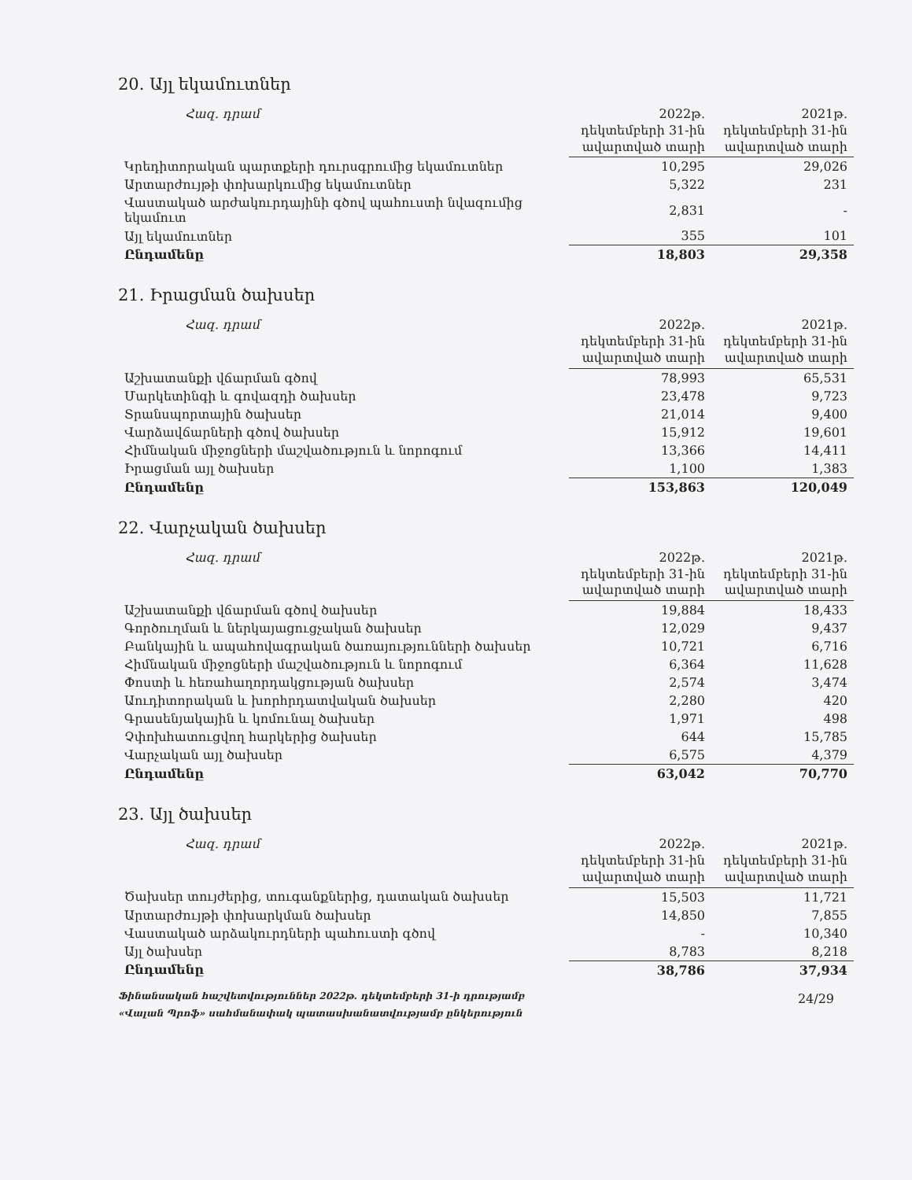20. Այլ եկամուտներ
| Հազ. դրամ | 2022թ. դեկտեմբերի 31-ին ավարտված տարի | 2021թ. դեկտեմբերի 31-ին ավարտված տարի |
| --- | --- | --- |
| Կրեդիտորական պարտքերի դուրսգրումից եկամուտներ | 10,295 | 29,026 |
| Արտարժույթի փոխարկումից եկամուտներ | 5,322 | 231 |
| Վաստակած արժակուրդայինի գծով պահուստի նվազումից եկամուտ | 2,831 | - |
| Այլ եկամուտներ | 355 | 101 |
| Ընդամենը | 18,803 | 29,358 |
21. Իրացման ծախսեր
| Հազ. դրամ | 2022թ. դեկտեմբերի 31-ին ավարտված տարի | 2021թ. դեկտեմբերի 31-ին ավարտված տարի |
| --- | --- | --- |
| Աշխատանքի վճարման գծով | 78,993 | 65,531 |
| Մարկետինգի և գովազդի ծախսեր | 23,478 | 9,723 |
| Տրանսպորտային ծախսեր | 21,014 | 9,400 |
| Վարձավճարների գծով ծախսեր | 15,912 | 19,601 |
| Հիմնական միջոցների մաշվածություն և նորոգում | 13,366 | 14,411 |
| Իրացման այլ ծախսեր | 1,100 | 1,383 |
| Ընդամենը | 153,863 | 120,049 |
22. Վարչական ծախսեր
| Հազ. դրամ | 2022թ. դեկտեմբերի 31-ին ավարտված տարի | 2021թ. դեկտեմբերի 31-ին ավարտված տարի |
| --- | --- | --- |
| Աշխատանքի վճարման գծով ծախսեր | 19,884 | 18,433 |
| Գործուղման և ներկայացուցչական ծախսեր | 12,029 | 9,437 |
| Բանկային և ապահովագրական ծառայությունների ծախսեր | 10,721 | 6,716 |
| Հիմնական միջոցների մաշվածություն և նորոգում | 6,364 | 11,628 |
| Փոստի և հեռահաղորդակցության ծախսեր | 2,574 | 3,474 |
| Աուդիտորական և խորհրդատվական ծախսեր | 2,280 | 420 |
| Գրասենյակային և կոմունալ ծախսեր | 1,971 | 498 |
| Չփոխհատուցվող հարկերից ծախսեր | 644 | 15,785 |
| Վարչական այլ ծախսեր | 6,575 | 4,379 |
| Ընդամենը | 63,042 | 70,770 |
23. Այլ ծախսեր
| Հազ. դրամ | 2022թ. դեկտեմբերի 31-ին ավարտված տարի | 2021թ. դեկտեմբերի 31-ին ավարտված տարի |
| --- | --- | --- |
| Ծախսեր տույժերից, տուգանքներից, դատական ծախսեր | 15,503 | 11,721 |
| Արտարժույթի փոխարկման ծախսեր | 14,850 | 7,855 |
| Վաստակած արձակուրդների պահուստի գծով | - | 10,340 |
| Այլ ծախսեր | 8,783 | 8,218 |
| Ընդամենը | 38,786 | 37,934 |
Ֆինանսական հաշվետվություններ 2022թ. դեկտեմբերի 31-ի դրությամբ
«Վալան Պրոֆ» սահմանափակ պատասխանատվությամբ ընկերություն
24/29